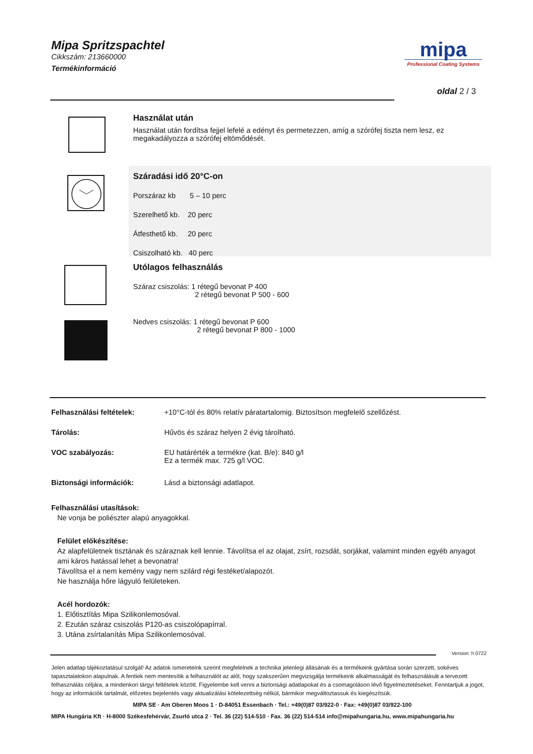Mipa Spritzspachtel
Cikkszám: 213660000
Termékinformáció
mipa
Professional Coating Systems
oldal 2 / 3
Használat után
Használat után fordítsa fejjel lefelé a edényt és permetezzen, amíg a szórófej tiszta nem lesz, ez megakadályozza a szórófej eltömődését.
Száradási idő 20°C-on
Porszáraz kb 5 – 10 perc
Szerelhető kb. 20 perc
Átfesthető kb. 20 perc
Csiszolható kb. 40 perc
Utólagos felhasználás
Száraz csiszolás: 1 rétegű bevonat P 400
2 rétegű bevonat P 500 - 600
Nedves csiszolás: 1 rétegű bevonat P 600
2 rétegű bevonat P 800 - 1000
Felhasználási feltételek: +10°C-tól és 80% relatív páratartalomig. Biztosítson megfelelő szellőzést.
Tárolás: Hűvös és száraz helyen 2 évig tárolható.
VOC szabályozás: EU határérték a termékre (kat. B/e): 840 g/l
Ez a termék max. 725 g/l VOC.
Biztonsági információk: Lásd a biztonsági adatlapot.
Felhasználási utasítások:
Ne vonja be poliészter alapú anyagokkal.
Felület előkészítése:
Az alapfelületnek tisztának és száraznak kell lennie. Távolítsa el az olajat, zsírt, rozsdát, sorjákat, valamint minden egyéb anyagot ami káros hatással lehet a bevonatra!
Távolítsa el a nem kemény vagy nem szilárd régi festéket/alapozót.
Ne használja hőre lágyuló felületeken.
Acél hordozók:
1. Előtisztítás Mipa Szilikonlemosóval.
2. Ezután száraz csiszolás P120-as csiszolópapírral.
3. Utána zsírtalanítás Mipa Szilikonlemosóval.
Version: h 0722
Jelen adatlap tájékoztatásul szolgál! Az adatok ismereteink szerint megfelelnek a technika jelenlegi állásának és a termékeink gyártása során szerzett, sokéves tapasztalatokon alapulnak. A fentiek nem mentesítik a felhasználót az alól, hogy szakszerűen megvizsgálja termékeink alkalmasságát és felhasználását a tervezett felhasználás céljára, a mindenkori tárgyi feltételek között. Figyelembe kell venni a biztonsági adatlapokat és a csomagoláson lévő figyelmeztetéseket. Fenntartjuk a jogot, hogy az információk tartalmát, előzetes bejelentés vagy aktualizálási kötelezettség nélkül, bármikor megváltoztassuk és kiegészítsük.
MIPA SE · Am Oberen Moos 1 · D-84051 Essenbach · Tel.: +49(0)87 03/922-0 · Fax: +49(0)87 03/922-100
MIPA Hungária Kft · H-8000 Székesfehérvár, Zsurló utca 2 · Tel. 36 (22) 514-510 · Fax. 36 (22) 514-514 info@mipahungaria.hu, www.mipahungaria.hu